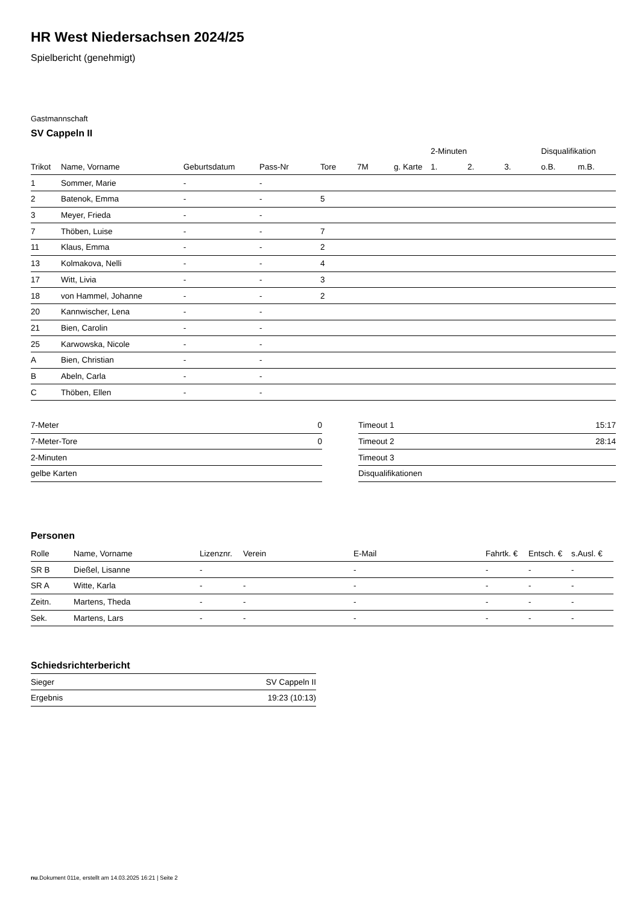HR West Niedersachsen 2024/25
Spielbericht (genehmigt)
Gastmannschaft
SV Cappeln II
| | | | | | | | 2-Minuten | | | Disqualifikation | |
| --- | --- | --- | --- | --- | --- | --- | --- | --- | --- | --- | --- |
| Trikot | Name, Vorname | Geburtsdatum | Pass-Nr | Tore | 7M | g. Karte | 1. | 2. | 3. | o.B. | m.B. |
| 1 | Sommer, Marie | - | - | | | | | | | | |
| 2 | Batenok, Emma | - | - | 5 | | | | | | | |
| 3 | Meyer, Frieda | - | - | | | | | | | | |
| 7 | Thöben, Luise | - | - | 7 | | | | | | | |
| 11 | Klaus, Emma | - | - | 2 | | | | | | | |
| 13 | Kolmakova, Nelli | - | - | 4 | | | | | | | |
| 17 | Witt, Livia | - | - | 3 | | | | | | | |
| 18 | von Hammel, Johanne | - | - | 2 | | | | | | | |
| 20 | Kannwischer, Lena | - | - | | | | | | | | |
| 21 | Bien, Carolin | - | - | | | | | | | | |
| 25 | Karwowska, Nicole | - | - | | | | | | | | |
| A | Bien, Christian | - | - | | | | | | | | |
| B | Abeln, Carla | - | - | | | | | | | | |
| C | Thöben, Ellen | - | - | | | | | | | | |
| 7-Meter | 0 |
| 7-Meter-Tore | 0 |
| 2-Minuten | |
| gelbe Karten | |
| Timeout 1 | 15:17 |
| Timeout 2 | 28:14 |
| Timeout 3 | |
| Disqualifikationen | |
Personen
| Rolle | Name, Vorname | Lizenznr. | Verein | E-Mail | Fahrtk. € | Entsch. € | s.Ausl. € |
| --- | --- | --- | --- | --- | --- | --- | --- |
| SR B | Dießel, Lisanne | - | | - | - | - | - |
| SR A | Witte, Karla | - | - | - | - | - | - |
| Zeitn. | Martens, Theda | - | - | - | - | - | - |
| Sek. | Martens, Lars | - | - | - | - | - | - |
Schiedsrichterbericht
| Sieger | SV Cappeln II |
| Ergebnis | 19:23 (10:13) |
nu.Dokument 011e, erstellt am 14.03.2025 16:21 | Seite 2